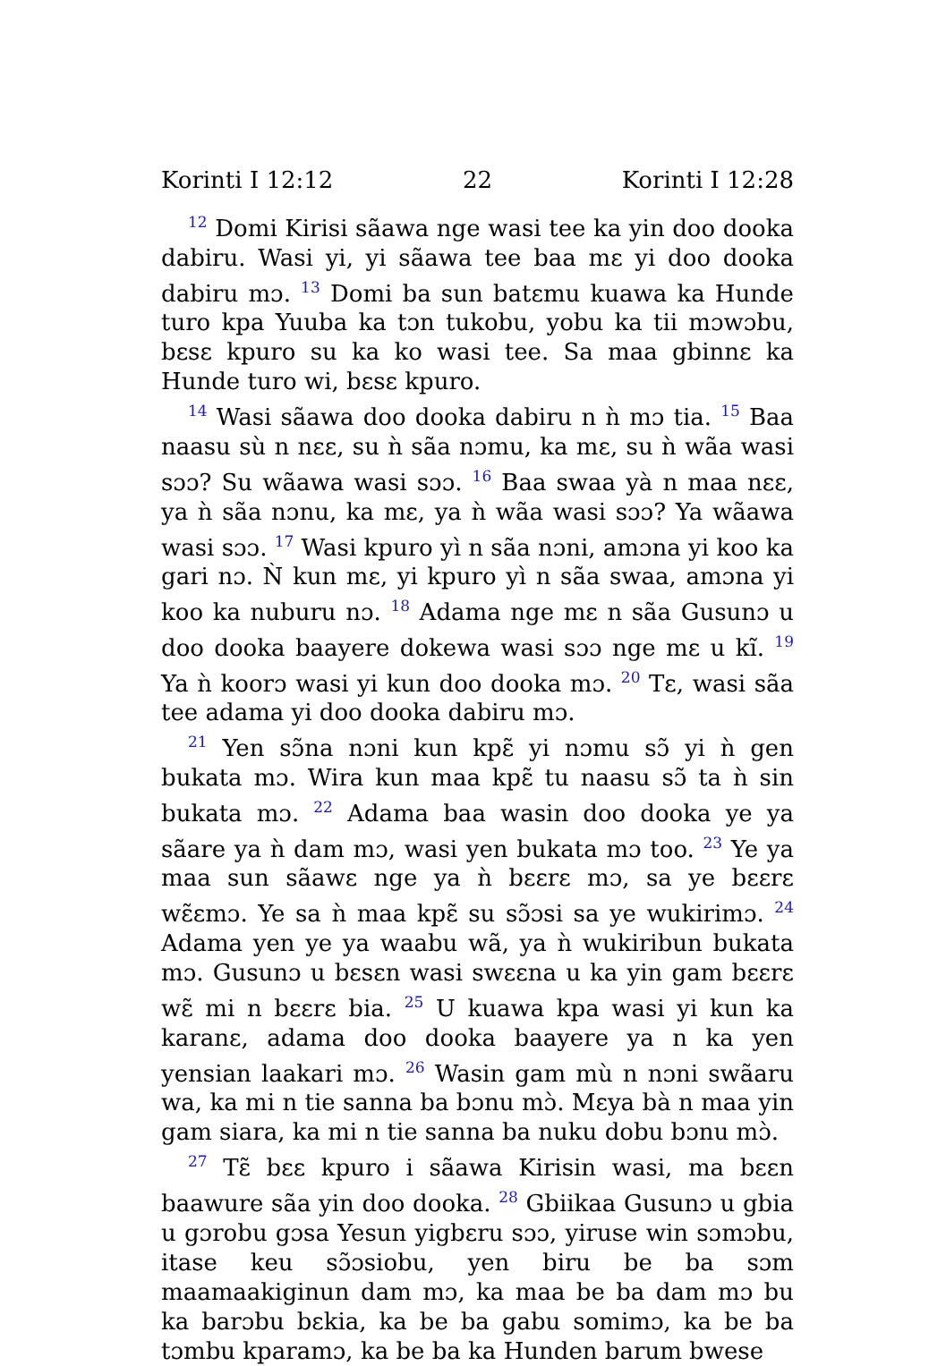Korinti I 12:12 22 Korinti I 12:28
<sup>12</sup> Domi Kirisi sãawa nge wasi tee ka yin doo dooka dabiru. Wasi yi, yi sãawa tee baa mɛ yi doo dooka dabiru mɔ. <sup>13</sup> Domi ba sun batɛmu kuawa ka Hunde turo kpa Yuuba ka tɔn tukobu, yobu ka tii mɔwɔbu, bɛsɛ kpuro su ka ko wasi tee. Sa maa gbinnɛ ka Hunde turo wi, bɛsɛ kpuro.
<sup>14</sup> Wasi sãawa doo dooka dabiru n ǹ mɔ tia. <sup>15</sup> Baa naasu sù n nɛɛ, su ǹ sãa nɔmu, ka mɛ, su ǹ wãa wasi sɔɔ? Su wãawa wasi sɔɔ. <sup>16</sup> Baa swaa yà n maa nɛɛ, ya ǹ sãa nɔnu, ka mɛ, ya ǹ wãa wasi sɔɔ? Ya wãawa wasi sɔɔ. <sup>17</sup> Wasi kpuro yì n sãa nɔni, amɔna yi koo ka gari nɔ. Ǹ kun mɛ, yi kpuro yì n sãa swaa, amɔna yi koo ka nuburu nɔ. <sup>18</sup> Adama nge mɛ n sãa Gusunɔ u doo dooka baayere dokewa wasi sɔɔ nge mɛ u kĩ. <sup>19</sup> Ya ǹ koorɔ wasi yi kun doo dooka mɔ. <sup>20</sup> Tɛ, wasi sãa tee adama yi doo dooka dabiru mɔ.
<sup>21</sup> Yen sɔ̃na nɔni kun kpɛ̃ yi nɔmu sɔ̃ yi ǹ gen bukata mɔ. Wira kun maa kpɛ̃ tu naasu sɔ̃ ta ǹ sin bukata mɔ. <sup>22</sup> Adama baa wasin doo dooka ye ya sãare ya ǹ dam mɔ, wasi yen bukata mɔ too. <sup>23</sup> Ye ya maa sun sãawɛ nge ya ǹ bɛɛrɛ mɔ, sa ye bɛɛrɛ wɛ̃ɛmɔ. Ye sa ǹ maa kpɛ̃ su sɔ̃ɔsi sa ye wukirimɔ. <sup>24</sup> Adama yen ye ya waabu wã, ya ǹ wukiribun bukata mɔ. Gusunɔ u bɛsɛn wasi swɛɛna u ka yin gam bɛɛrɛ wɛ̃ mi n bɛɛrɛ bia. <sup>25</sup> U kuawa kpa wasi yi kun ka karanɛ, adama doo dooka baayere ya n ka yen yensian laakari mɔ. <sup>26</sup> Wasin gam mù n nɔni swãaru wa, ka mi n tie sanna ba bɔnu mɔ̀. Mɛya bà n maa yin gam siara, ka mi n tie sanna ba nuku dobu bɔnu mɔ̀.
<sup>27</sup> Tɛ̃ bɛɛ kpuro i sãawa Kirisin wasi, ma bɛɛn baawure sãa yin doo dooka. <sup>28</sup> Gbiikaa Gusunɔ u gbia u gɔrobu gɔsa Yesun yigbɛru sɔɔ, yiruse win sɔmɔbu, itase keu sɔ̃ɔsiobu, yen biru be ba sɔm maamaakiginun dam mɔ, ka maa be ba dam mɔ bu ka barɔbu bɛkia, ka be ba gabu somimɔ, ka be ba tɔmbu kparamɔ, ka be ba ka Hunden barum bwese